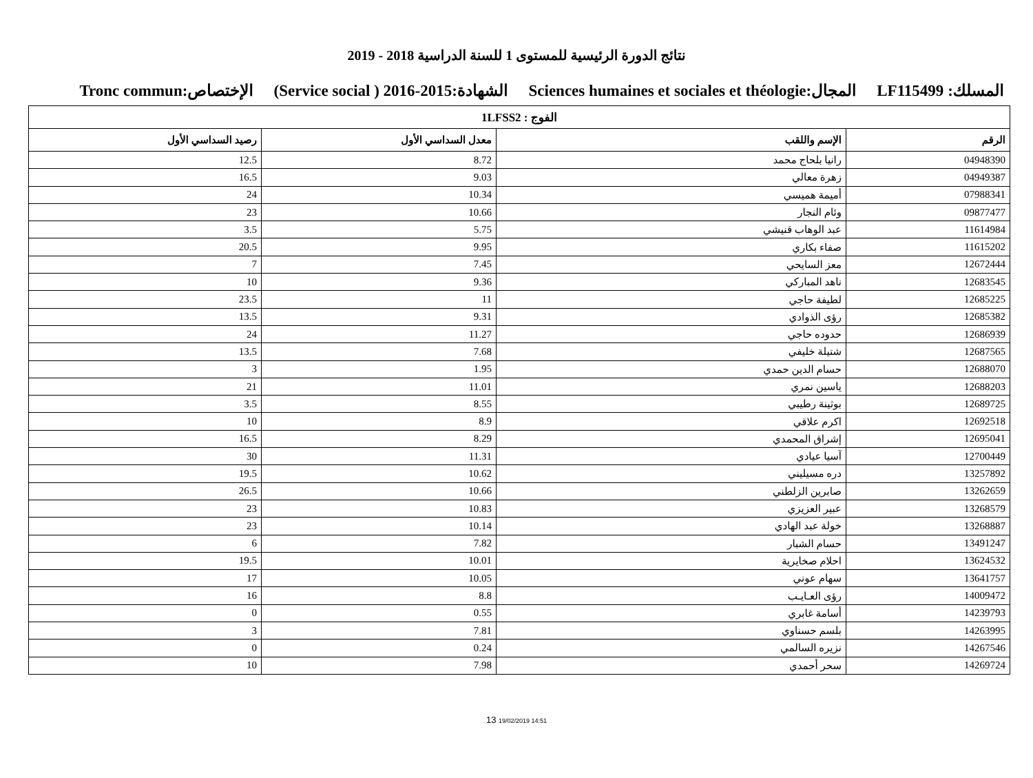نتائج الدورة الرئيسية للمستوى 1 للسنة الدراسية 2018 - 2019
المسلك: LF115499 المجال:Sciences humaines et sociales et théologie الشهادة:2015-2016 ( Service social) الإختصاص:Tronc commun
| الفوج : 1LFSS2 | | | |
| الرقم | الإسم واللقب | معدل السداسي الأول | رصيد السداسي الأول |
| 04948390 | رانيا بلحاج محمد | 8.72 | 12.5 |
| 04949387 | زهرة معالي | 9.03 | 16.5 |
| 07988341 | أميمة هميسي | 10.34 | 24 |
| 09877477 | وئام النجار | 10.66 | 23 |
| 11614984 | عبد الوهاب قنيشي | 5.75 | 3.5 |
| 11615202 | صفاء بكاري | 9.95 | 20.5 |
| 12672444 | معز السايحي | 7.45 | 7 |
| 12683545 | ناهد المباركي | 9.36 | 10 |
| 12685225 | لطيفة حاجي | 11 | 23.5 |
| 12685382 | رؤى الذوادي | 9.31 | 13.5 |
| 12686939 | حدوده حاجي | 11.27 | 24 |
| 12687565 | شتيلة خليفي | 7.68 | 13.5 |
| 12688070 | حسام الدين حمدي | 1.95 | 3 |
| 12688203 | ياسين نمري | 11.01 | 21 |
| 12689725 | بوثينة رطيبي | 8.55 | 3.5 |
| 12692518 | اكرم علاقي | 8.9 | 10 |
| 12695041 | إشراق المحمدي | 8.29 | 16.5 |
| 12700449 | آسيا عيادي | 11.31 | 30 |
| 13257892 | دره مسيليني | 10.62 | 19.5 |
| 13262659 | صابرين الزلطني | 10.66 | 26.5 |
| 13268579 | عبير العزيزي | 10.83 | 23 |
| 13268887 | خولة عبد الهادي | 10.14 | 23 |
| 13491247 | حسام الشبار | 7.82 | 6 |
| 13624532 | احلام صخايرية | 10.01 | 19.5 |
| 13641757 | سهام عوني | 10.05 | 17 |
| 14009472 | رؤى العـايـب | 8.8 | 16 |
| 14239793 | أسامة غابري | 0.55 | 0 |
| 14263995 | بلسم حسناوي | 7.81 | 3 |
| 14267546 | نزيره السالمي | 0.24 | 0 |
| 14269724 | سحر أحمدي | 7.98 | 10 |
13 19/02/2019 14:51